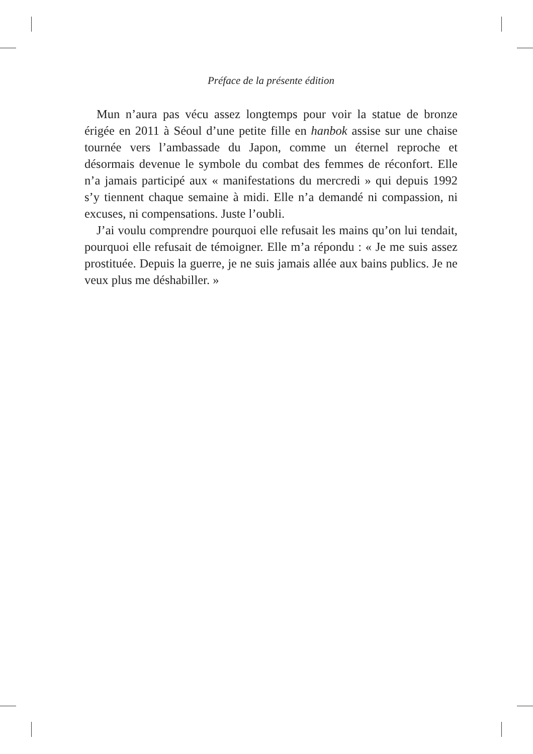Préface de la présente édition
Mun n’aura pas vécu assez longtemps pour voir la statue de bronze érigée en 2011 à Séoul d’une petite fille en hanbok assise sur une chaise tournée vers l’ambassade du Japon, comme un éternel reproche et désormais devenue le symbole du combat des femmes de réconfort. Elle n’a jamais participé aux « manifestations du mercredi » qui depuis 1992 s’y tiennent chaque semaine à midi. Elle n’a demandé ni compassion, ni excuses, ni compensations. Juste l’oubli.
J’ai voulu comprendre pourquoi elle refusait les mains qu’on lui tendait, pourquoi elle refusait de témoigner. Elle m’a répondu : « Je me suis assez prostituée. Depuis la guerre, je ne suis jamais allée aux bains publics. Je ne veux plus me déshabiller. »